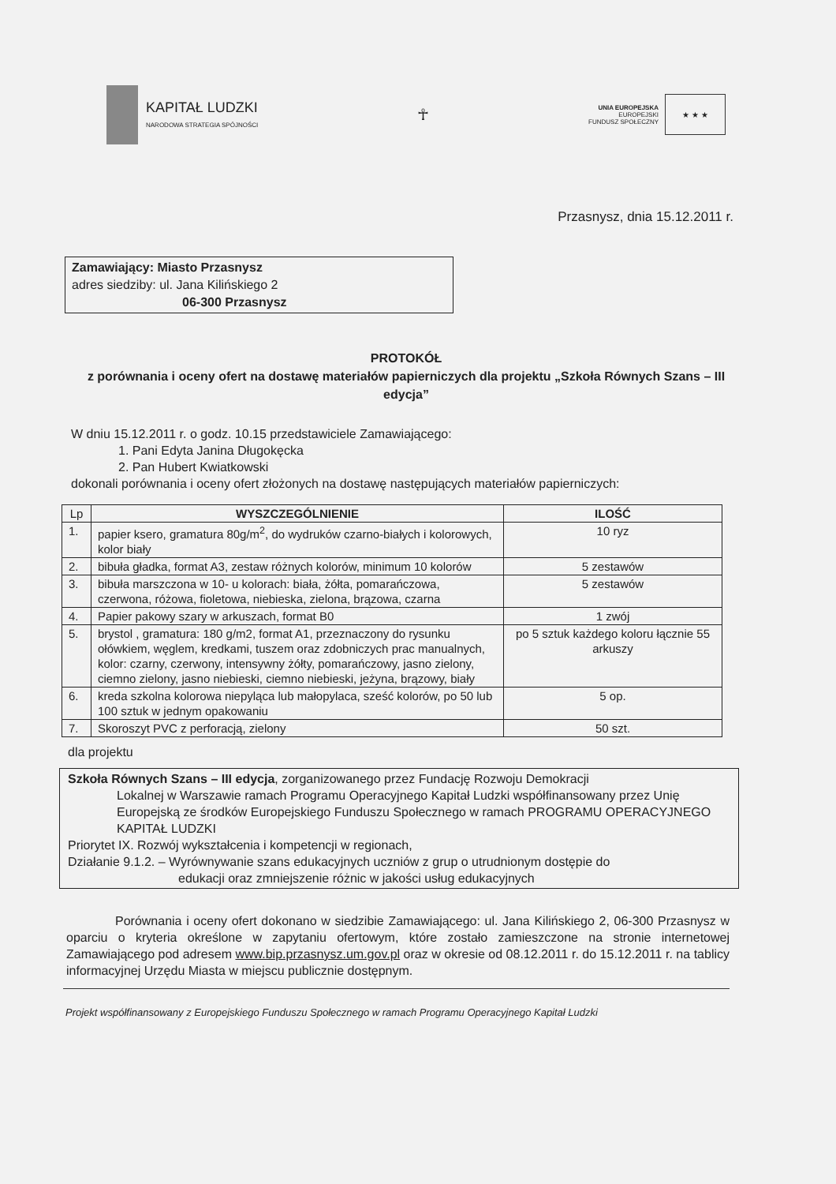KAPITAŁ LUDZKI
NARODOWA STRATEGIA SPÓJNOŚCI
☥
UNIA EUROPEJSKA
EUROPEJSKI
FUNDUSZ SPOŁECZNY
★ ★ ★
Przasnysz, dnia 15.12.2011 r.
Zamawiający: Miasto Przasnysz
adres siedziby: ul. Jana Kilińskiego 2
06-300 Przasnysz
PROTOKÓŁ
z porównania i oceny ofert na dostawę materiałów papierniczych dla projektu „Szkoła Równych Szans – III edycja”
W dniu 15.12.2011 r. o godz. 10.15 przedstawiciele Zamawiającego:
1. Pani Edyta Janina Długokęcka
2. Pan Hubert Kwiatkowski
dokonali porównania i oceny ofert złożonych na dostawę następujących materiałów papierniczych:
| Lp | WYSZCZEGÓLNIENIE | ILOŚĆ |
| --- | --- | --- |
| 1. | papier ksero, gramatura 80g/m<sup>2</sup>, do wydruków czarno-białych i kolorowych, kolor biały | 10 ryz |
| 2. | bibuła gładka, format A3, zestaw różnych kolorów, minimum 10 kolorów | 5 zestawów |
| 3. | bibuła marszczona w 10- u kolorach: biała, żółta, pomarańczowa, czerwona, różowa, fioletowa, niebieska, zielona, brązowa, czarna | 5 zestawów |
| 4. | Papier pakowy szary w arkuszach, format B0 | 1 zwój |
| 5. | brystol , gramatura: 180 g/m2, format A1, przeznaczony do rysunku ołówkiem, węglem, kredkami, tuszem oraz zdobniczych prac manualnych, kolor: czarny, czerwony, intensywny żółty, pomarańczowy, jasno zielony, ciemno zielony, jasno niebieski, ciemno niebieski, jeżyna, brązowy, biały | po 5 sztuk każdego koloru łącznie 55 arkuszy |
| 6. | kreda szkolna kolorowa niepyląca lub małopylaca, sześć kolorów, po 50 lub 100 sztuk w jednym opakowaniu | 5 op. |
| 7. | Skoroszyt PVC z perforacją, zielony | 50 szt. |
dla projektu
Szkoła Równych Szans – III edycja, zorganizowanego przez Fundację Rozwoju Demokracji
Lokalnej w Warszawie ramach Programu Operacyjnego Kapitał Ludzki współfinansowany przez Unię Europejską ze środków Europejskiego Funduszu Społecznego w ramach PROGRAMU OPERACYJNEGO KAPITAŁ LUDZKI
Priorytet IX. Rozwój wykształcenia i kompetencji w regionach,
Działanie 9.1.2. – Wyrównywanie szans edukacyjnych uczniów z grup o utrudnionym dostępie do
edukacji oraz zmniejszenie różnic w jakości usług edukacyjnych
Porównania i oceny ofert dokonano w siedzibie Zamawiającego: ul. Jana Kilińskiego 2, 06-300 Przasnysz w oparciu o kryteria określone w zapytaniu ofertowym, które zostało zamieszczone na stronie internetowej Zamawiającego pod adresem www.bip.przasnysz.um.gov.pl oraz w okresie od 08.12.2011 r. do 15.12.2011 r. na tablicy informacyjnej Urzędu Miasta w miejscu publicznie dostępnym.
Projekt współfinansowany z Europejskiego Funduszu Społecznego w ramach Programu Operacyjnego Kapitał Ludzki